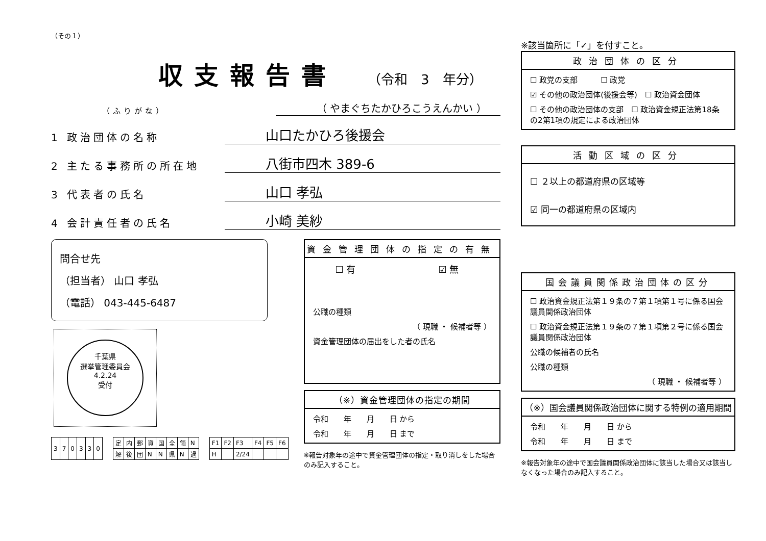（その１）
収支報告書
（令和　3　年分）
（ふりがな） （ やまぐちたかひろこうえんかい ）
1 政治団体の名称 山口たかひろ後援会
2 主たる事務所の所在地 八街市四木 389-6
3 代表者の氏名 山口 孝弘
4 会計責任者の氏名 小崎 美紗
問合せ先
（担当者） 山口 孝弘
（電話） 043-445-6487
千葉県
選挙管理委員会
4.2.24
受付
| 3 | 7 | 0 | 3 | 3 | 0 |
| 定 | 内 | 郵 | 資 | 国 | 全 | 領 | N |
| 解 | 後 | 団 | N | N | 県 | N | 過 |
| F1 | F2 | F3 | F4 | F5 | F6 |
| H | | 2/24 | | | |
資金管理団体の指定の有無
☐ 有　　　　　　　　　☑ 無
公職の種類
（ 現職 ・ 候補者等 ）
資金管理団体の届出をした者の氏名
（※）資金管理団体の指定の期間
令和　　年　　月　　日 から
令和　　年　　月　　日 まで
※報告対象年の途中で資金管理団体の指定・取り消しをした場合のみ記入すること。
※該当箇所に「✓」を付すこと。
政治団体の区分
☐ 政党の支部　　　☐ 政党
☑ その他の政治団体(後援会等)　☐ 政治資金団体
☐ その他の政治団体の支部　☐ 政治資金規正法第18条の2第1項の規定による政治団体
活動区域の区分
☐ ２以上の都道府県の区域等
☑ 同一の都道府県の区域内
国会議員関係政治団体の区分
☐ 政治資金規正法第１９条の７第１項第１号に係る国会議員関係政治団体
☐ 政治資金規正法第１９条の７第１項第２号に係る国会議員関係政治団体
公職の候補者の氏名
公職の種類
（ 現職 ・ 候補者等 ）
（※）国会議員関係政治団体に関する特例の適用期間
令和　　年　　月　　日 から
令和　　年　　月　　日 まで
※報告対象年の途中で国会議員関係政治団体に該当した場合又は該当しなくなった場合のみ記入すること。